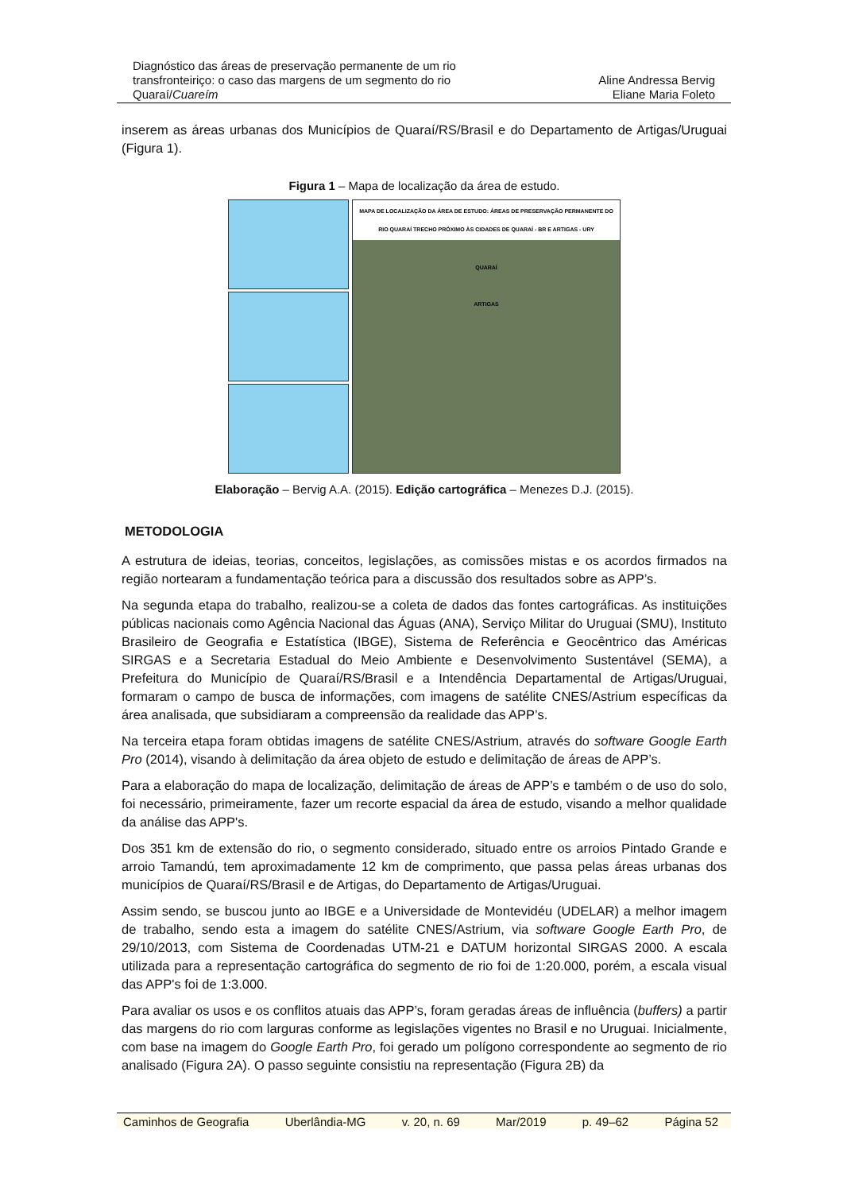Diagnóstico das áreas de preservação permanente de um rio transfronteiriço: o caso das margens de um segmento do rio Quaraí/Cuareím
Aline Andressa Bervig
Eliane Maria Foleto
inserem as áreas urbanas dos Municípios de Quaraí/RS/Brasil e do Departamento de Artigas/Uruguai (Figura 1).
Figura 1 – Mapa de localização da área de estudo.
MAPA DE LOCALIZAÇÃO DA ÁREA DE ESTUDO: ÁREAS DE PRESERVAÇÃO PERMANENTE DO RIO QUARAÍ TRECHO PRÓXIMO ÀS CIDADES DE QUARAÍ - BR E ARTIGAS - URY
QUARAÍ
ARTIGAS
Elaboração – Bervig A.A. (2015). Edição cartográfica – Menezes D.J. (2015).
METODOLOGIA
A estrutura de ideias, teorias, conceitos, legislações, as comissões mistas e os acordos firmados na região nortearam a fundamentação teórica para a discussão dos resultados sobre as APP’s.
Na segunda etapa do trabalho, realizou-se a coleta de dados das fontes cartográficas. As instituições públicas nacionais como Agência Nacional das Águas (ANA), Serviço Militar do Uruguai (SMU), Instituto Brasileiro de Geografia e Estatística (IBGE), Sistema de Referência e Geocêntrico das Américas SIRGAS e a Secretaria Estadual do Meio Ambiente e Desenvolvimento Sustentável (SEMA), a Prefeitura do Município de Quaraí/RS/Brasil e a Intendência Departamental de Artigas/Uruguai, formaram o campo de busca de informações, com imagens de satélite CNES/Astrium específicas da área analisada, que subsidiaram a compreensão da realidade das APP’s.
Na terceira etapa foram obtidas imagens de satélite CNES/Astrium, através do software Google Earth Pro (2014), visando à delimitação da área objeto de estudo e delimitação de áreas de APP’s.
Para a elaboração do mapa de localização, delimitação de áreas de APP’s e também o de uso do solo, foi necessário, primeiramente, fazer um recorte espacial da área de estudo, visando a melhor qualidade da análise das APP's.
Dos 351 km de extensão do rio, o segmento considerado, situado entre os arroios Pintado Grande e arroio Tamandú, tem aproximadamente 12 km de comprimento, que passa pelas áreas urbanas dos municípios de Quaraí/RS/Brasil e de Artigas, do Departamento de Artigas/Uruguai.
Assim sendo, se buscou junto ao IBGE e a Universidade de Montevidéu (UDELAR) a melhor imagem de trabalho, sendo esta a imagem do satélite CNES/Astrium, via software Google Earth Pro, de 29/10/2013, com Sistema de Coordenadas UTM-21 e DATUM horizontal SIRGAS 2000. A escala utilizada para a representação cartográfica do segmento de rio foi de 1:20.000, porém, a escala visual das APP's foi de 1:3.000.
Para avaliar os usos e os conflitos atuais das APP’s, foram geradas áreas de influência (buffers) a partir das margens do rio com larguras conforme as legislações vigentes no Brasil e no Uruguai. Inicialmente, com base na imagem do Google Earth Pro, foi gerado um polígono correspondente ao segmento de rio analisado (Figura 2A). O passo seguinte consistiu na representação (Figura 2B) da
Caminhos de Geografia Uberlândia-MG v. 20, n. 69 Mar/2019 p. 49–62 Página 52